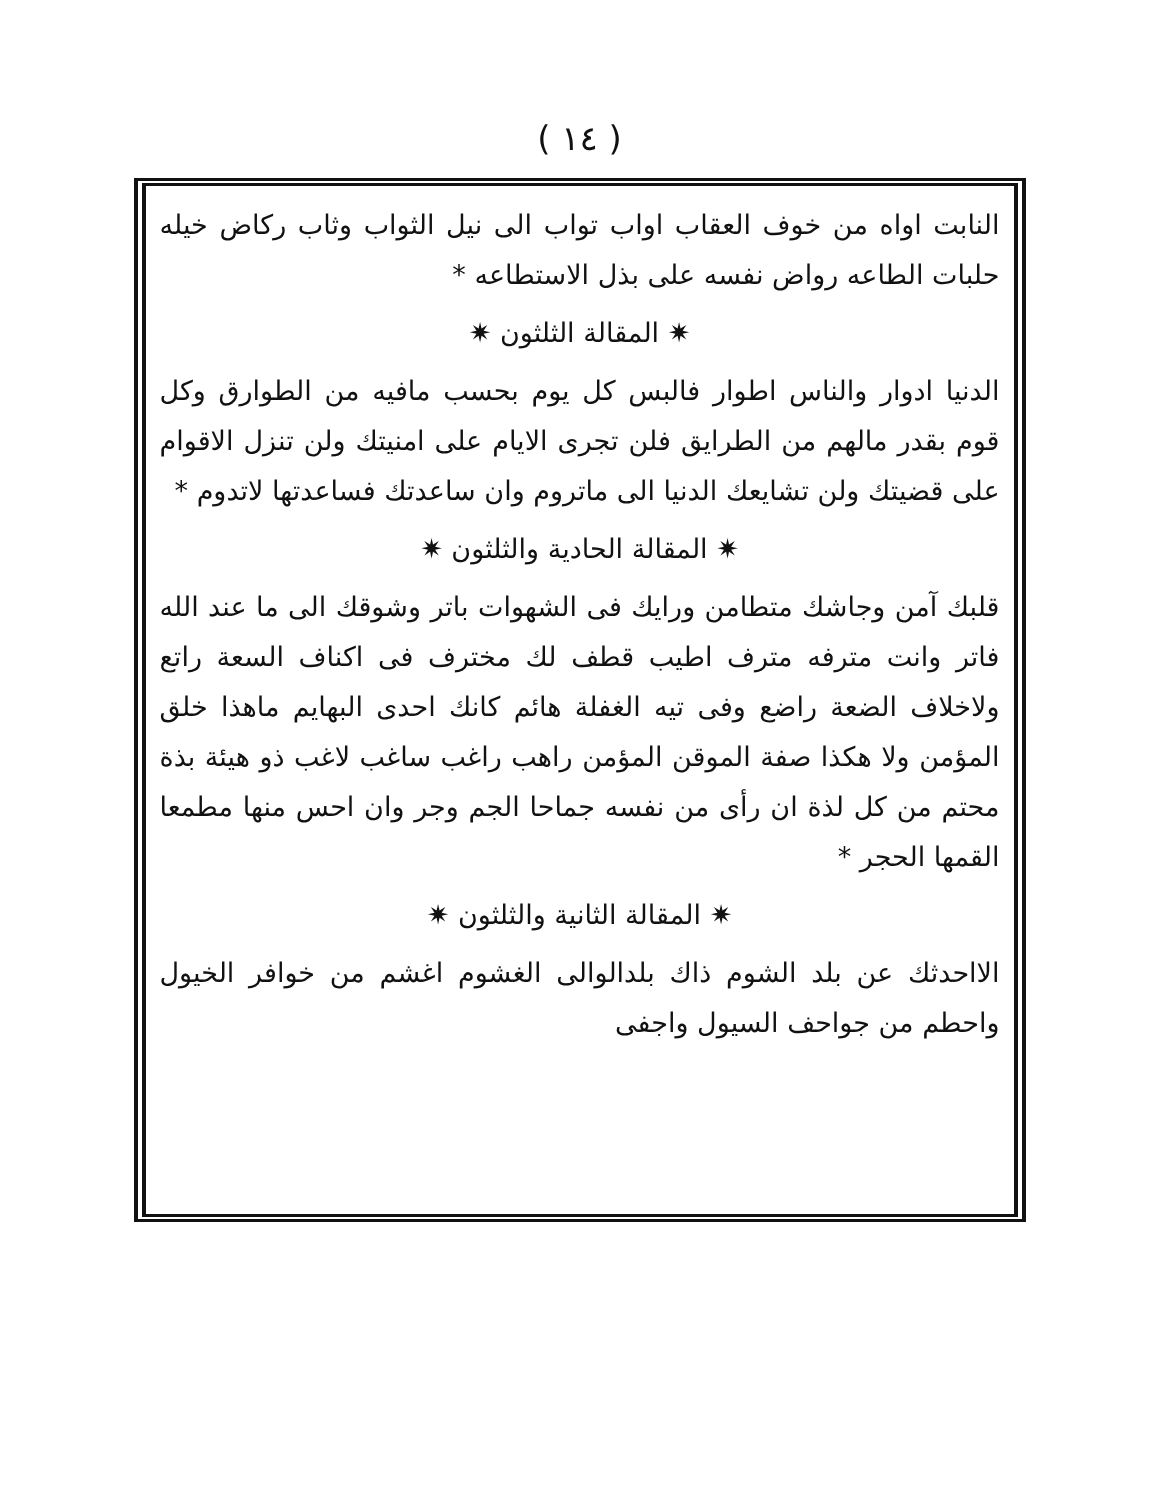( ١٤ )
النابت اواه من خوف العقاب اواب تواب الى نيل الثواب وثاب ركاض خيله حلبات الطاعه رواض نفسه على بذل الاستطاعه *
✷ المقالة الثلثون ✷
الدنيا ادوار والناس اطوار فالبس كل يوم بحسب مافيه من الطوارق وكل قوم بقدر مالهم من الطرايق فلن تجرى الايام على امنيتك ولن تنزل الاقوام على قضيتك ولن تشايعك الدنيا الى ماتروم وان ساعدتك فساعدتها لاتدوم *
✷ المقالة الحادية والثلثون ✷
قلبك آمن وجاشك متطامن ورايك فى الشهوات باتر وشوقك الى ما عند الله فاتر وانت مترفه مترف اطيب قطف لك مخترف فى اكناف السعة راتع ولاخلاف الضعة راضع وفى تيه الغفلة هائم كانك احدى البهايم ماهذا خلق المؤمن ولا هكذا صفة الموقن المؤمن راهب راغب ساغب لاغب ذو هيئة بذة محتم من كل لذة ان رأى من نفسه جماحا الجم وجر وان احس منها مطمعا القمها الحجر *
✷ المقالة الثانية والثلثون ✷
الااحدثك عن بلد الشوم ذاك بلدالوالى الغشوم اغشم من خوافر الخيول واحطم من جواحف السيول واجفى